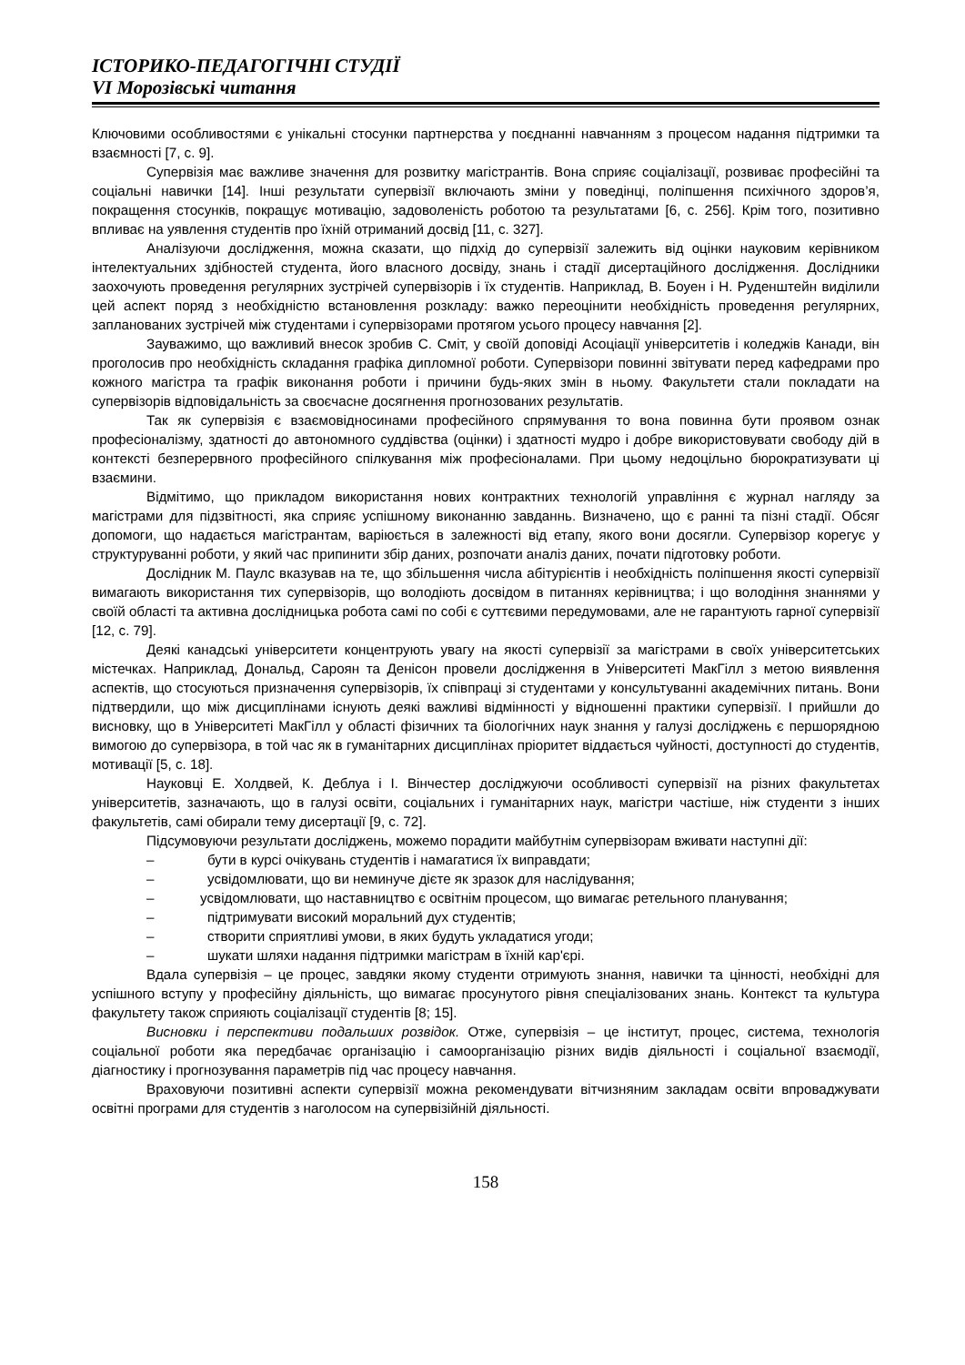ІСТОРИКО-ПЕДАГОГІЧНІ СТУДІЇ
VI Морозівські читання
Ключовими особливостями є унікальні стосунки партнерства у поєднанні навчанням з процесом надання підтримки та взаємності [7, с. 9].
Супервізія має важливе значення для розвитку магістрантів. Вона сприяє соціалізації, розвиває професійні та соціальні навички [14]. Інші результати супервізії включають зміни у поведінці, поліпшення психічного здоров’я, покращення стосунків, покращує мотивацію, задоволеність роботою та результатами [6, с. 256]. Крім того, позитивно впливає на уявлення студентів про їхній отриманий досвід [11, с. 327].
Аналізуючи дослідження, можна сказати, що підхід до супервізії залежить від оцінки науковим керівником інтелектуальних здібностей студента, його власного досвіду, знань і стадії дисертаційного дослідження. Дослідники заохочують проведення регулярних зустрічей супервізорів і їх студентів. Наприклад, В. Боуен і Н. Руденштейн виділили цей аспект поряд з необхідністю встановлення розкладу: важко переоцінити необхідність проведення регулярних, запланованих зустрічей між студентами і супервізорами протягом усього процесу навчання [2].
Зауважимо, що важливий внесок зробив С. Сміт, у своїй доповіді Асоціації університетів і коледжів Канади, він проголосив про необхідність складання графіка дипломної роботи. Супервізори повинні звітувати перед кафедрами про кожного магістра та графік виконання роботи і причини будь-яких змін в ньому. Факультети стали покладати на супервізорів відповідальність за своєчасне досягнення прогнозованих результатів.
Так як супервізія є взаємовідносинами професійного спрямування то вона повинна бути проявом ознак професіоналізму, здатності до автономного суддівства (оцінки) і здатності мудро і добре використовувати свободу дій в контексті безперервного професійного спілкування між професіоналами. При цьому недоцільно бюрократизувати ці взаємини.
Відмітимо, що прикладом використання нових контрактних технологій управління є журнал нагляду за магістрами для підзвітності, яка сприяє успішному виконанню завданнь. Визначено, що є ранні та пізні стадії. Обсяг допомоги, що надається магістрантам, варіюється в залежності від етапу, якого вони досягли. Супервізор корегує у структуруванні роботи, у який час припинити збір даних, розпочати аналіз даних, почати підготовку роботи.
Дослідник М. Паулс вказував на те, що збільшення числа абітурієнтів і необхідність поліпшення якості супервізії вимагають використання тих супервізорів, що володіють досвідом в питаннях керівництва; і що володіння знаннями у своїй області та активна дослідницька робота самі по собі є суттєвими передумовами, але не гарантують гарної супервізії [12, с. 79].
Деякі канадські університети концентрують увагу на якості супервізії за магістрами в своїх університетських містечках. Наприклад, Дональд, Сароян та Денісон провели дослідження в Університеті МакГілл з метою виявлення аспектів, що стосуються призначення супервізорів, їх співпраці зі студентами у консультуванні академічних питань. Вони підтвердили, що між дисциплінами існують деякі важливі відмінності у відношенні практики супервізії. І прийшли до висновку, що в Університеті МакГілл у області фізичних та біологічних наук знання у галузі досліджень є першорядною вимогою до супервізора, в той час як в гуманітарних дисциплінах пріоритет віддається чуйності, доступності до студентів, мотивації [5, с. 18].
Науковці Е. Холдвей, К. Деблуа і І. Вінчестер досліджуючи особливості супервізії на різних факультетах університетів, зазначають, що в галузі освіти, соціальних і гуманітарних наук, магістри частіше, ніж студенти з інших факультетів, самі обирали тему дисертації [9, с. 72].
Підсумовуючи результати досліджень, можемо порадити майбутнім супервізорам вживати наступні дії:
– бути в курсі очікувань студентів і намагатися їх виправдати;
– усвідомлювати, що ви неминуче дієте як зразок для наслідування;
– усвідомлювати, що наставництво є освітнім процесом, що вимагає ретельного планування;
– підтримувати високий моральний дух студентів;
– створити сприятливі умови, в яких будуть укладатися угоди;
– шукати шляхи надання підтримки магістрам в їхній кар'єрі.
Вдала супервізія – це процес, завдяки якому студенти отримують знання, навички та цінності, необхідні для успішного вступу у професійну діяльність, що вимагає просунутого рівня спеціалізованих знань. Контекст та культура факультету також сприяють соціалізації студентів [8; 15].
Висновки і перспективи подальших розвідок. Отже, супервізія – це інститут, процес, система, технологія соціальної роботи яка передбачає організацію і самоорганізацію різних видів діяльності і соціальної взаємодії, діагностику і прогнозування параметрів під час процесу навчання.
Враховуючи позитивні аспекти супервізії можна рекомендувати вітчизняним закладам освіти впроваджувати освітні програми для студентів з наголосом на супервізійній діяльності.
158